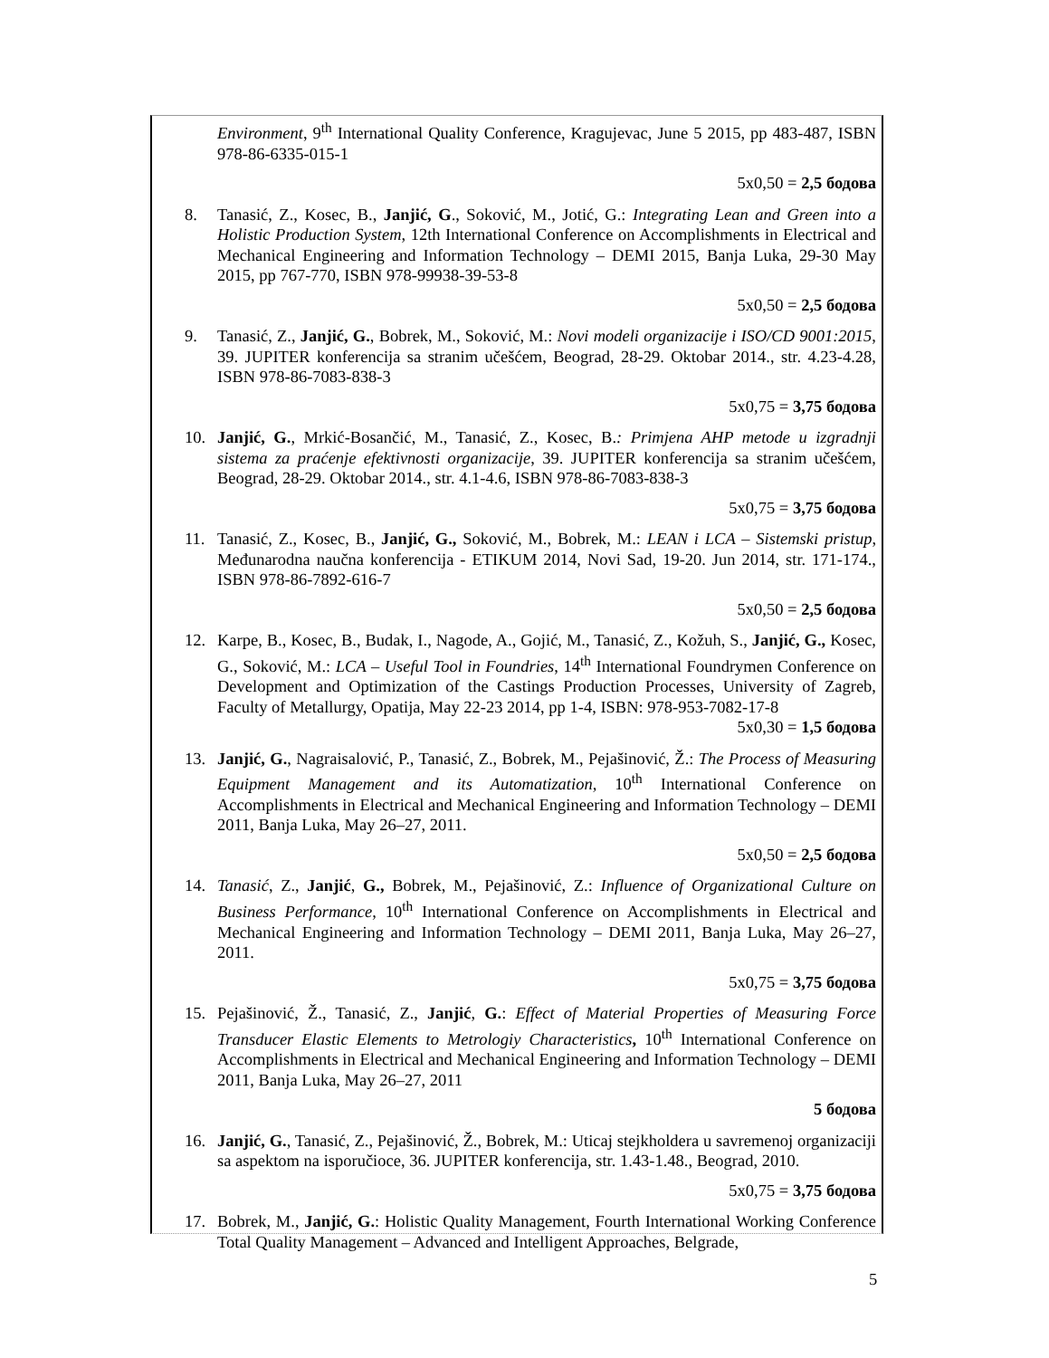Environment, 9<sup>th</sup> International Quality Conference, Kragujevac, June 5 2015, pp 483-487, ISBN 978-86-6335-015-1
5x0,50 = 2,5 бодова
8. Tanasić, Z., Kosec, B., Janjić, G., Soković, M., Jotić, G.: Integrating Lean and Green into a Holistic Production System, 12th International Conference on Accomplishments in Electrical and Mechanical Engineering and Information Technology – DEMI 2015, Banja Luka, 29-30 May 2015, pp 767-770, ISBN 978-99938-39-53-8
5x0,50 = 2,5 бодова
9. Tanasić, Z., Janjić, G., Bobrek, M., Soković, M.: Novi modeli organizacije i ISO/CD 9001:2015, 39. JUPITER konferencija sa stranim učešćem, Beograd, 28-29. Oktobar 2014., str. 4.23-4.28, ISBN 978-86-7083-838-3
5x0,75 = 3,75 бодова
10. Janjić, G., Mrkić-Bosančić, M., Tanasić, Z., Kosec, B.: Primjena AHP metode u izgradnji sistema za praćenje efektivnosti organizacije, 39. JUPITER konferencija sa stranim učešćem, Beograd, 28-29. Oktobar 2014., str. 4.1-4.6, ISBN 978-86-7083-838-3
5x0,75 = 3,75 бодова
11. Tanasić, Z., Kosec, B., Janjić, G., Soković, M., Bobrek, M.: LEAN i LCA – Sistemski pristup, Međunarodna naučna konferencija - ETIKUM 2014, Novi Sad, 19-20. Jun 2014, str. 171-174., ISBN 978-86-7892-616-7
5x0,50 = 2,5 бодова
12. Karpe, B., Kosec, B., Budak, I., Nagode, A., Gojić, M., Tanasić, Z., Kožuh, S., Janjić, G., Kosec, G., Soković, M.: LCA – Useful Tool in Foundries, 14<sup>th</sup> International Foundrymen Conference on Development and Optimization of the Castings Production Processes, University of Zagreb, Faculty of Metallurgy, Opatija, May 22-23 2014, pp 1-4, ISBN: 978-953-7082-17-8
5x0,30 = 1,5 бодова
13. Janjić, G., Nagraisalović, P., Tanasić, Z., Bobrek, M., Pejašinović, Ž.: The Process of Measuring Equipment Management and its Automatization, 10<sup>th</sup> International Conference on Accomplishments in Electrical and Mechanical Engineering and Information Technology – DEMI 2011, Banja Luka, May 26–27, 2011.
5x0,50 = 2,5 бодова
14. Tanasić, Z., Janjić, G., Bobrek, M., Pejašinović, Z.: Influence of Organizational Culture on Business Performance, 10<sup>th</sup> International Conference on Accomplishments in Electrical and Mechanical Engineering and Information Technology – DEMI 2011, Banja Luka, May 26–27, 2011.
5x0,75 = 3,75 бодова
15. Pejašinović, Ž., Tanasić, Z., Janjić, G.: Effect of Material Properties of Measuring Force Transducer Elastic Elements to Metrologiy Characteristics, 10<sup>th</sup> International Conference on Accomplishments in Electrical and Mechanical Engineering and Information Technology – DEMI 2011, Banja Luka, May 26–27, 2011
5 бодова
16. Janjić, G., Tanasić, Z., Pejašinović, Ž., Bobrek, M.: Uticaj stejkholdera u savremenoj organizaciji sa aspektom na isporučioce, 36. JUPITER konferencija, str. 1.43-1.48., Beograd, 2010.
5x0,75 = 3,75 бодова
17. Bobrek, M., Janjić, G.: Holistic Quality Management, Fourth International Working Conference Total Quality Management – Advanced and Intelligent Approaches, Belgrade,
5